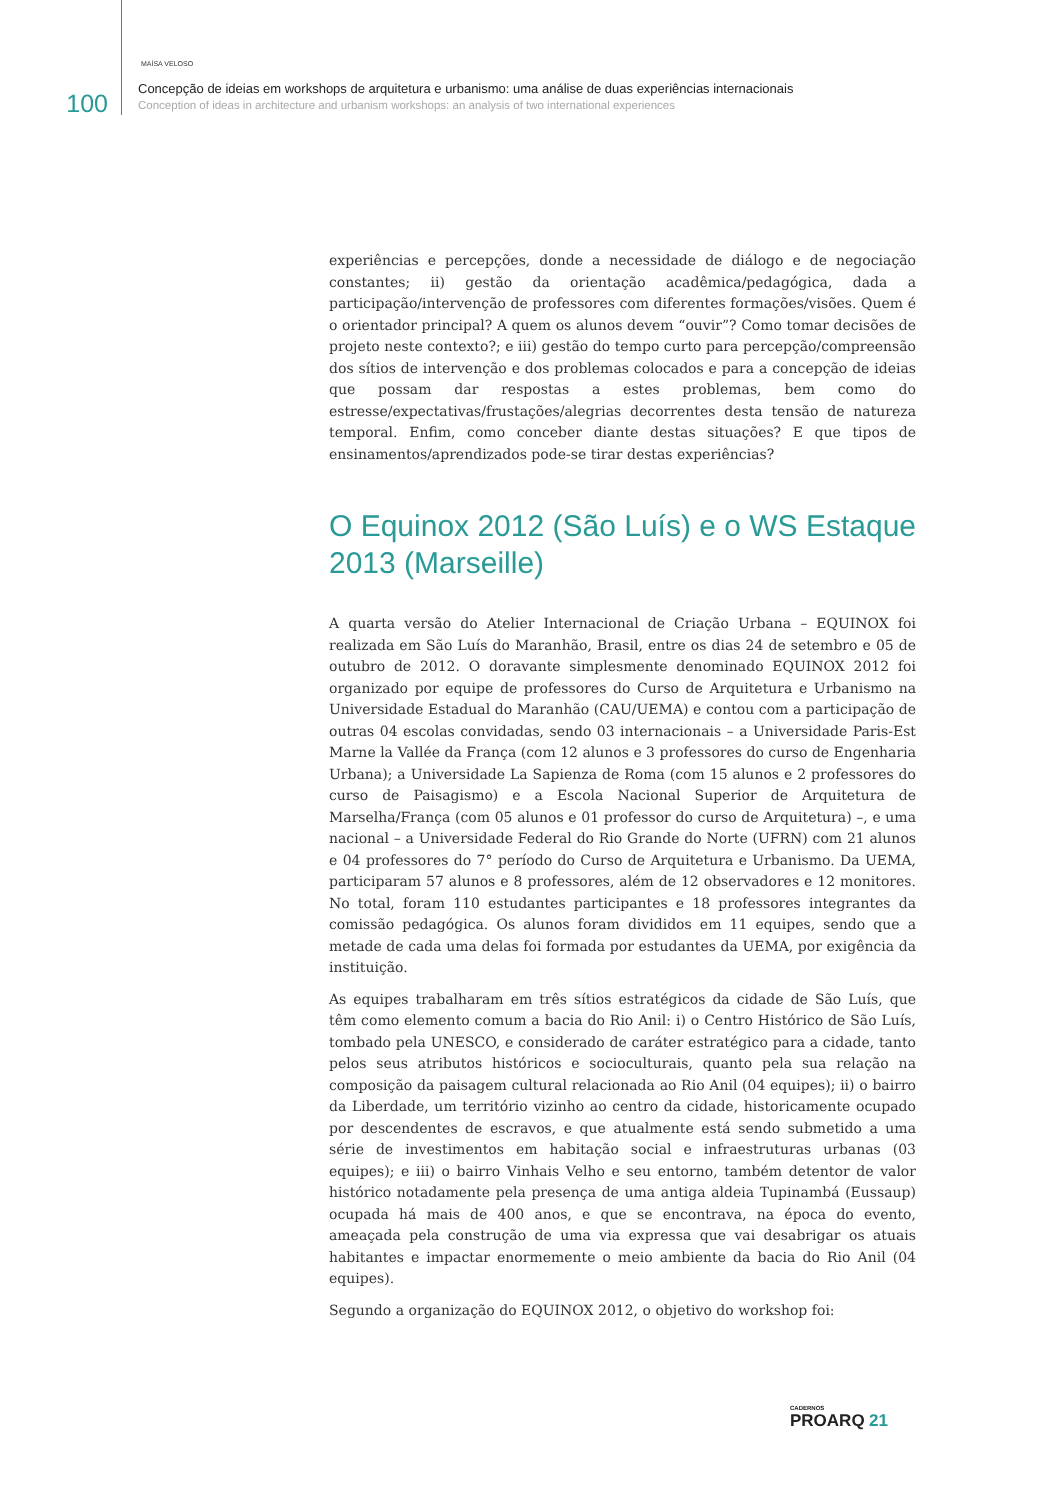MAÍSA VELOSO
100
Concepção de ideias em workshops de arquitetura e urbanismo: uma análise de duas experiências internacionais
Conception of ideas in architecture and urbanism workshops: an analysis of two international experiences
experiências e percepções, donde a necessidade de diálogo e de negociação constantes; ii) gestão da orientação acadêmica/pedagógica, dada a participação/intervenção de professores com diferentes formações/visões. Quem é o orientador principal? A quem os alunos devem “ouvir”? Como tomar decisões de projeto neste contexto?; e iii) gestão do tempo curto para percepção/compreensão dos sítios de intervenção e dos problemas colocados e para a concepção de ideias que possam dar respostas a estes problemas, bem como do estresse/expectativas/frustações/alegrias decorrentes desta tensão de natureza temporal. Enfim, como conceber diante destas situações? E que tipos de ensinamentos/aprendizados pode-se tirar destas experiências?
O Equinox 2012 (São Luís) e o WS Estaque 2013 (Marseille)
A quarta versão do Atelier Internacional de Criação Urbana – EQUINOX foi realizada em São Luís do Maranhão, Brasil, entre os dias 24 de setembro e 05 de outubro de 2012. O doravante simplesmente denominado EQUINOX 2012 foi organizado por equipe de professores do Curso de Arquitetura e Urbanismo na Universidade Estadual do Maranhão (CAU/UEMA) e contou com a participação de outras 04 escolas convidadas, sendo 03 internacionais – a Universidade Paris-Est Marne la Vallée da França (com 12 alunos e 3 professores do curso de Engenharia Urbana); a Universidade La Sapienza de Roma (com 15 alunos e 2 professores do curso de Paisagismo) e a Escola Nacional Superior de Arquitetura de Marselha/França (com 05 alunos e 01 professor do curso de Arquitetura) –, e uma nacional – a Universidade Federal do Rio Grande do Norte (UFRN) com 21 alunos e 04 professores do 7° período do Curso de Arquitetura e Urbanismo. Da UEMA, participaram 57 alunos e 8 professores, além de 12 observadores e 12 monitores. No total, foram 110 estudantes participantes e 18 professores integrantes da comissão pedagógica. Os alunos foram divididos em 11 equipes, sendo que a metade de cada uma delas foi formada por estudantes da UEMA, por exigência da instituição.
As equipes trabalharam em três sítios estratégicos da cidade de São Luís, que têm como elemento comum a bacia do Rio Anil: i) o Centro Histórico de São Luís, tombado pela UNESCO, e considerado de caráter estratégico para a cidade, tanto pelos seus atributos históricos e socioculturais, quanto pela sua relação na composição da paisagem cultural relacionada ao Rio Anil (04 equipes); ii) o bairro da Liberdade, um território vizinho ao centro da cidade, historicamente ocupado por descendentes de escravos, e que atualmente está sendo submetido a uma série de investimentos em habitação social e infraestruturas urbanas (03 equipes); e iii) o bairro Vinhais Velho e seu entorno, também detentor de valor histórico notadamente pela presença de uma antiga aldeia Tupinambá (Eussaup) ocupada há mais de 400 anos, e que se encontrava, na época do evento, ameaçada pela construção de uma via expressa que vai desabrigar os atuais habitantes e impactar enormemente o meio ambiente da bacia do Rio Anil (04 equipes).
Segundo a organização do EQUINOX 2012, o objetivo do workshop foi:
CADERNOS
PROARQ 21